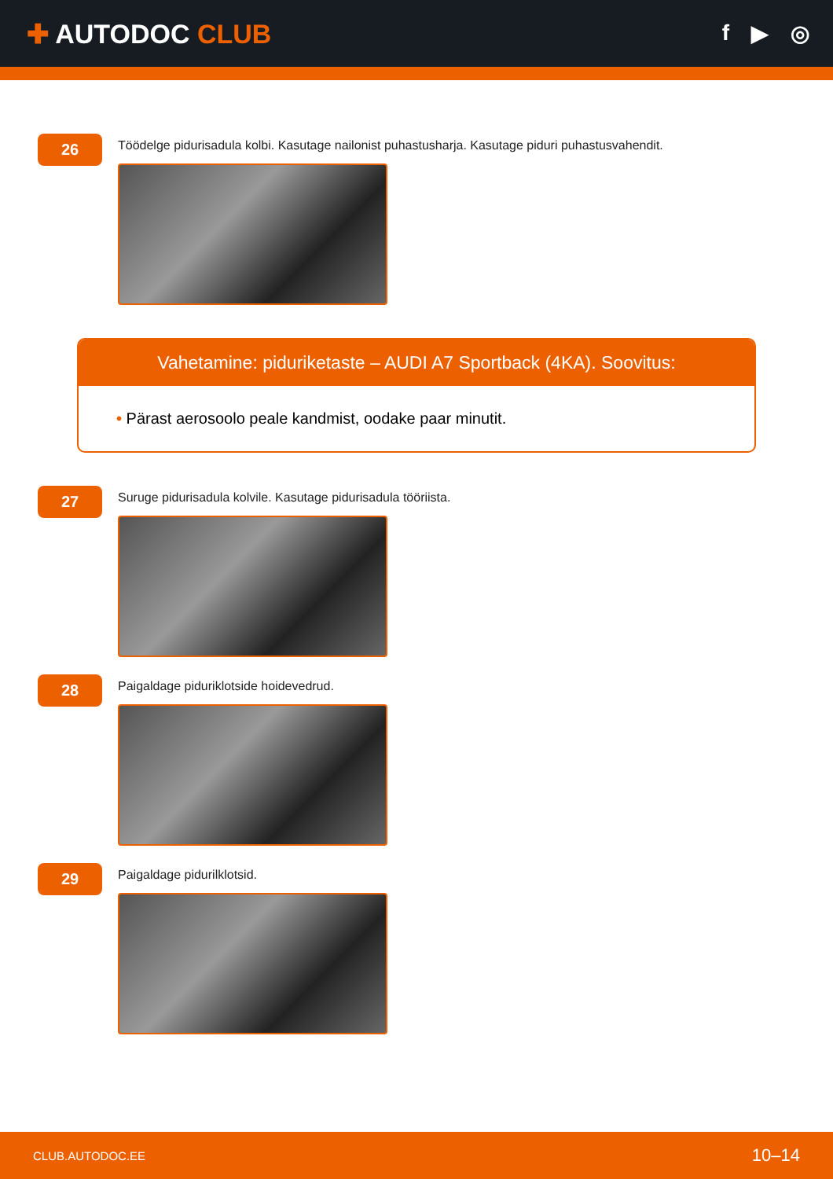✚ AUTODOC CLUB
f ▶ ◎
26
Töödelge pidurisadula kolbi. Kasutage nailonist puhastusharja. Kasutage piduri puhastusvahendit.
Vahetamine: piduriketaste – AUDI A7 Sportback (4KA). Soovitus:
• Pärast aerosoolo peale kandmist, oodake paar minutit.
27
Suruge pidurisadula kolvile. Kasutage pidurisadula tööriista.
28
Paigaldage piduriklotside hoidevedrud.
29
Paigaldage pidurilklotsid.
CLUB.AUTODOC.EE 10–14